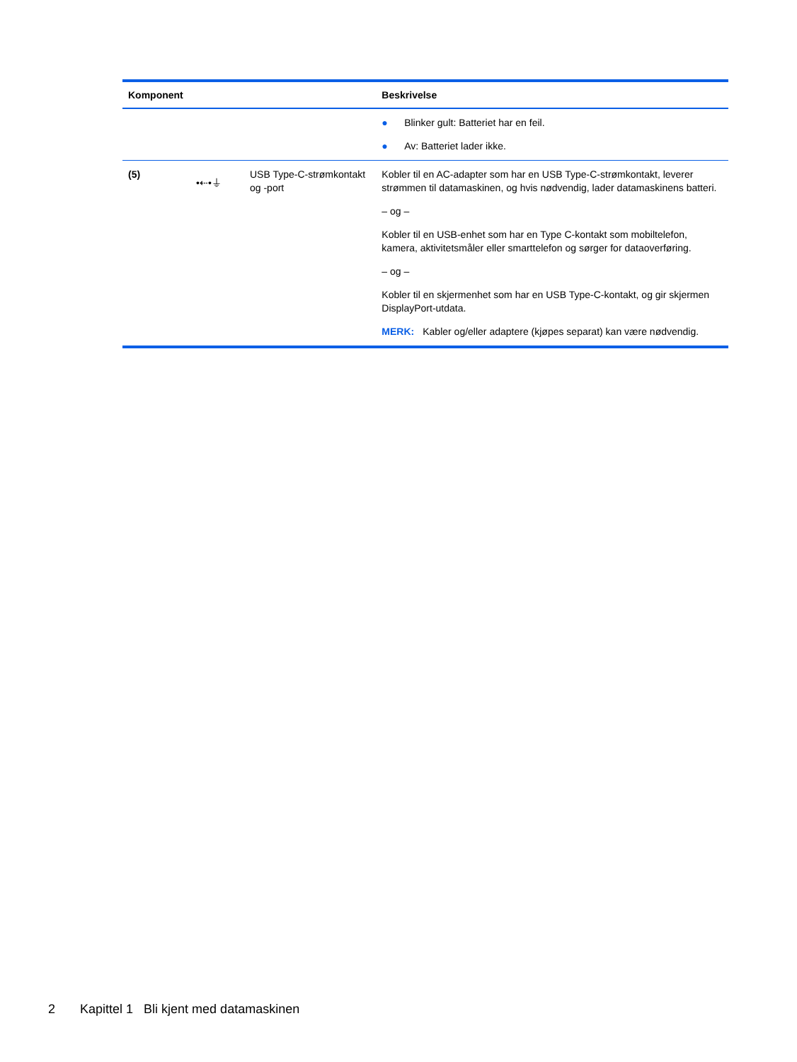| Komponent | | | Beskrivelse |
| --- | --- | --- | --- |
| | | | ● Blinker gult: Batteriet har en feil. ● Av: Batteriet lader ikke. |
| (5) | •⇠•⏚ | USB Type-C-strømkontakt og -port | Kobler til en AC-adapter som har en USB Type-C-strømkontakt, leverer strømmen til datamaskinen, og hvis nødvendig, lader datamaskinens batteri. – og – Kobler til en USB-enhet som har en Type C-kontakt som mobiltelefon, kamera, aktivitetsmåler eller smarttelefon og sørger for dataoverføring. – og – Kobler til en skjermenhet som har en USB Type-C-kontakt, og gir skjermen DisplayPort-utdata. MERK: Kabler og/eller adaptere (kjøpes separat) kan være nødvendig. |
2 Kapittel 1 Bli kjent med datamaskinen